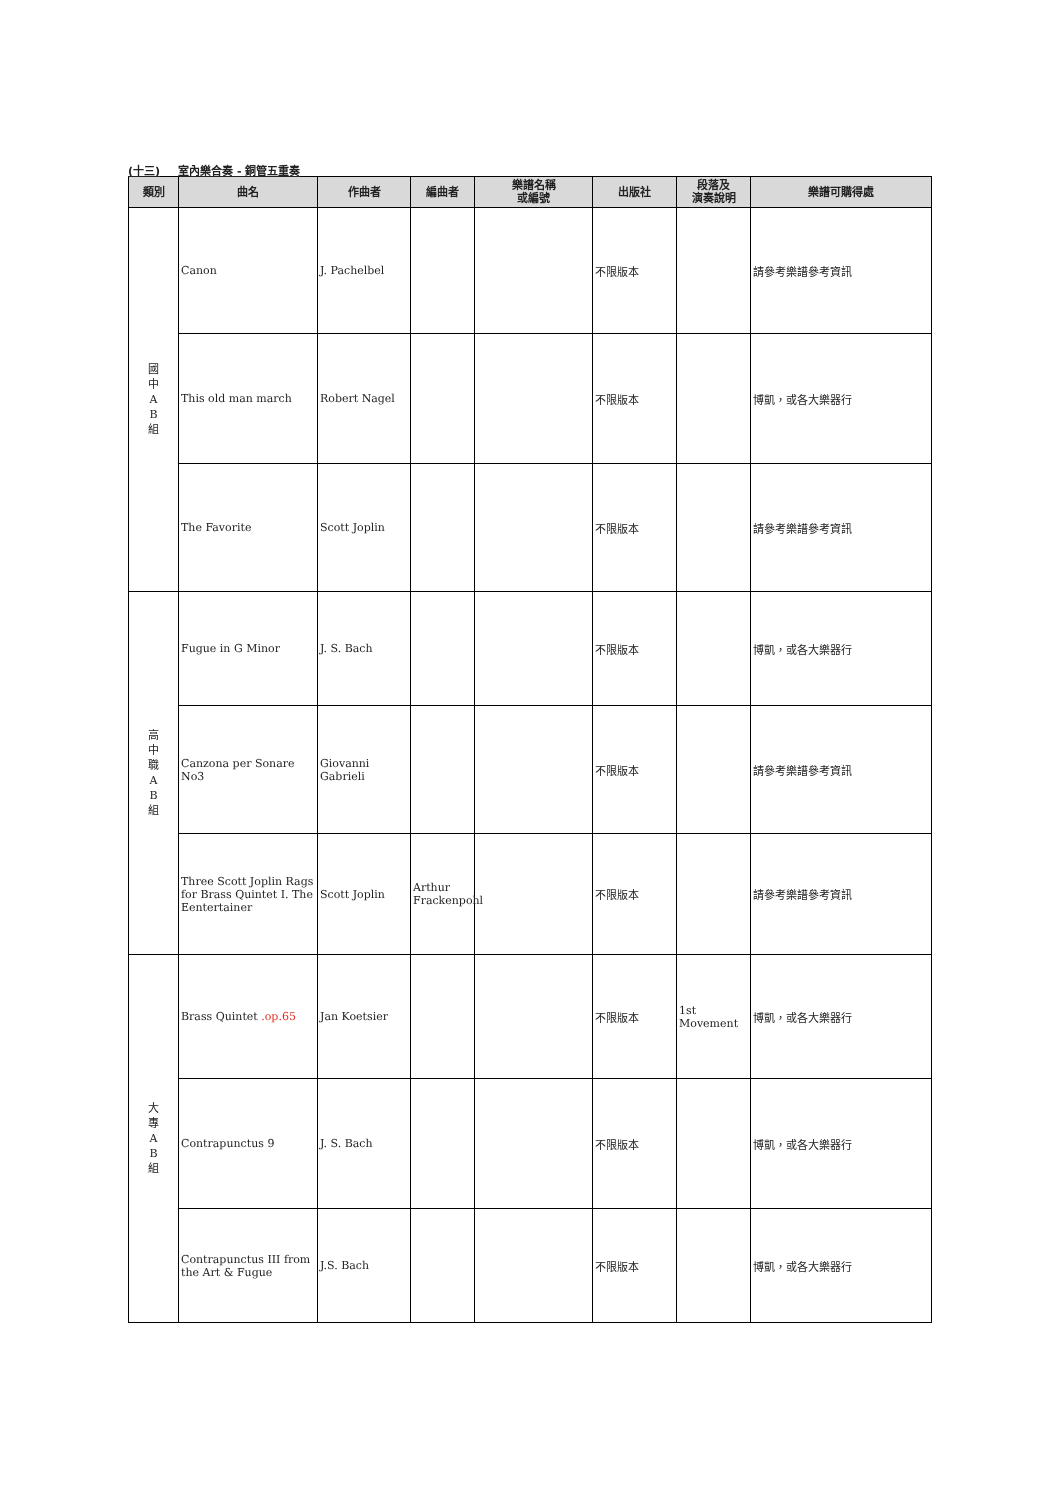(十三) 室內樂合奏 - 銅管五重奏
| 類別 | 曲名 | 作曲者 | 編曲者 | 樂譜名稱 或編號 | 出版社 | 段落及 演奏說明 | 樂譜可購得處 |
| --- | --- | --- | --- | --- | --- | --- | --- |
| 國 中 A B 組 | Canon | J. Pachelbel | | | 不限版本 | | 請參考樂譜參考資訊 |
| | This old man march | Robert Nagel | | | 不限版本 | | 博凱，或各大樂器行 |
| | The Favorite | Scott Joplin | | | 不限版本 | | 請參考樂譜參考資訊 |
| 高 中 職 A B 組 | Fugue in G Minor | J. S. Bach | | | 不限版本 | | 博凱，或各大樂器行 |
| | Canzona per Sonare No3 | Giovanni Gabrieli | | | 不限版本 | | 請參考樂譜參考資訊 |
| | Three Scott Joplin Rags for Brass Quintet I. The Eentertainer | Scott Joplin | Arthur Frackenpohl | | 不限版本 | | 請參考樂譜參考資訊 |
| 大 專 A B 組 | Brass Quintet .op.65 | Jan Koetsier | | | 不限版本 | 1st Movement | 博凱，或各大樂器行 |
| | Contrapunctus 9 | J. S. Bach | | | 不限版本 | | 博凱，或各大樂器行 |
| | Contrapunctus III from the Art & Fugue | J.S. Bach | | | 不限版本 | | 博凱，或各大樂器行 |